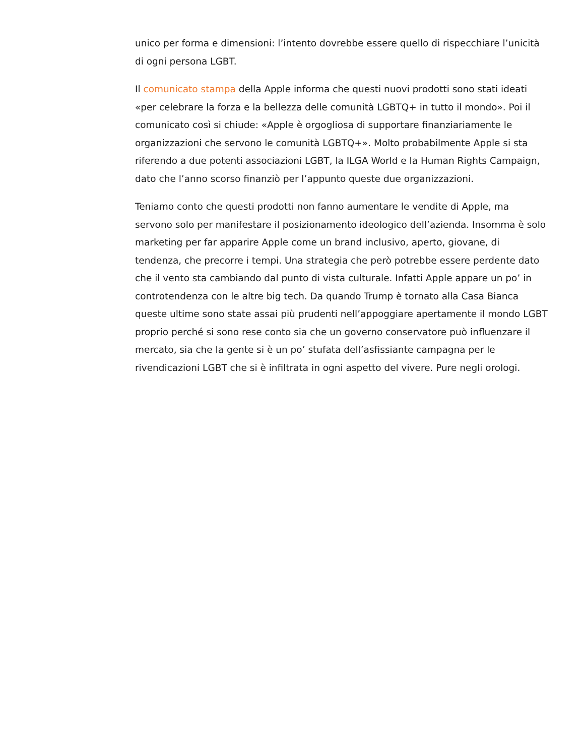unico per forma e dimensioni: l’intento dovrebbe essere quello di rispecchiare l’unicità di ogni persona LGBT.
Il comunicato stampa della Apple informa che questi nuovi prodotti sono stati ideati «per celebrare la forza e la bellezza delle comunità LGBTQ+ in tutto il mondo». Poi il comunicato così si chiude: «Apple è orgogliosa di supportare finanziariamente le organizzazioni che servono le comunità LGBTQ+». Molto probabilmente Apple si sta riferendo a due potenti associazioni LGBT, la ILGA World e la Human Rights Campaign, dato che l’anno scorso finanziò per l’appunto queste due organizzazioni.
Teniamo conto che questi prodotti non fanno aumentare le vendite di Apple, ma servono solo per manifestare il posizionamento ideologico dell’azienda. Insomma è solo marketing per far apparire Apple come un brand inclusivo, aperto, giovane, di tendenza, che precorre i tempi. Una strategia che però potrebbe essere perdente dato che il vento sta cambiando dal punto di vista culturale. Infatti Apple appare un po’ in controtendenza con le altre big tech. Da quando Trump è tornato alla Casa Bianca queste ultime sono state assai più prudenti nell’appoggiare apertamente il mondo LGBT proprio perché si sono rese conto sia che un governo conservatore può influenzare il mercato, sia che la gente si è un po’ stufata dell’asfissiante campagna per le rivendicazioni LGBT che si è infiltrata in ogni aspetto del vivere. Pure negli orologi.